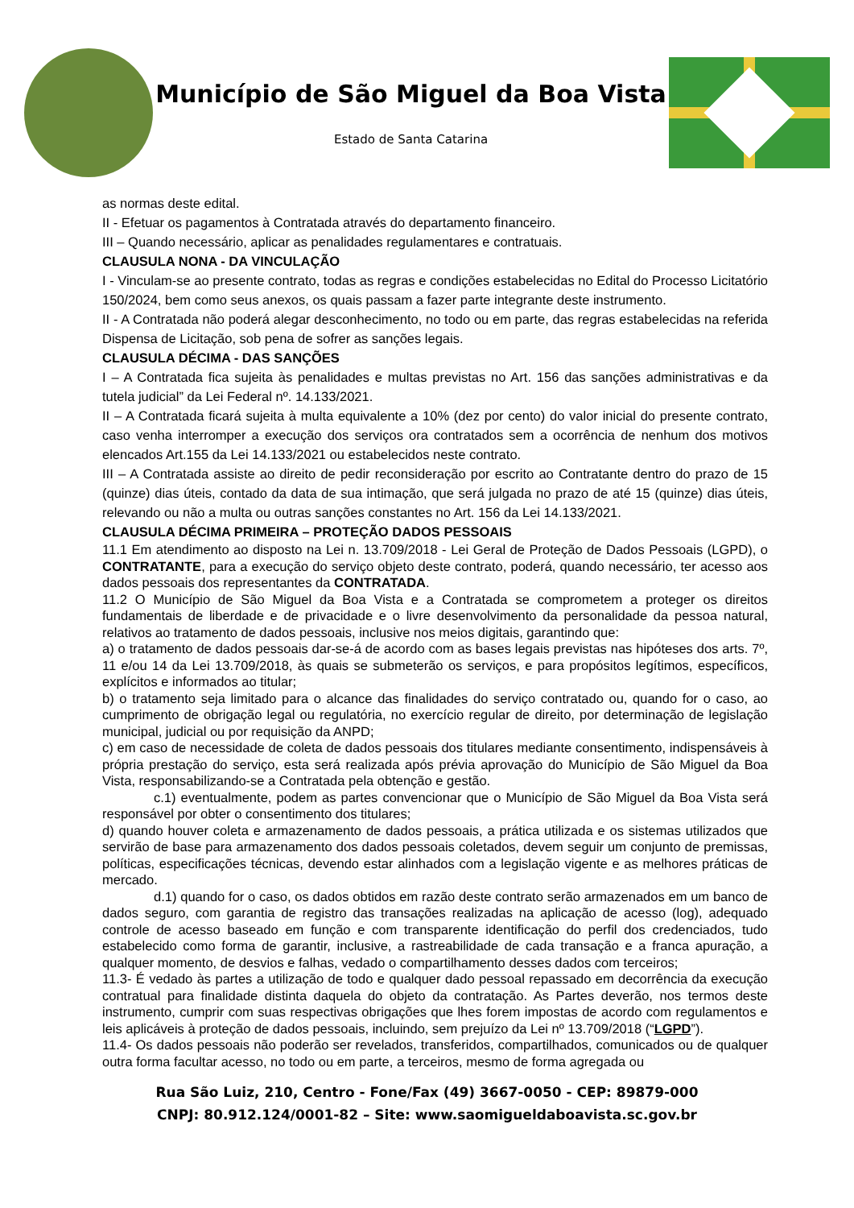Município de São Miguel da Boa Vista
Estado de Santa Catarina
as normas deste edital.
II - Efetuar os pagamentos à Contratada através do departamento financeiro.
III – Quando necessário, aplicar as penalidades regulamentares e contratuais.
CLAUSULA NONA - DA VINCULAÇÃO
I - Vinculam-se ao presente contrato, todas as regras e condições estabelecidas no Edital do Processo Licitatório 150/2024, bem como seus anexos, os quais passam a fazer parte integrante deste instrumento.
II - A Contratada não poderá alegar desconhecimento, no todo ou em parte, das regras estabelecidas na referida Dispensa de Licitação, sob pena de sofrer as sanções legais.
CLAUSULA DÉCIMA - DAS SANÇÕES
I – A Contratada fica sujeita às penalidades e multas previstas no Art. 156 das sanções administrativas e da tutela judicial” da Lei Federal nº. 14.133/2021.
II – A Contratada ficará sujeita à multa equivalente a 10% (dez por cento) do valor inicial do presente contrato, caso venha interromper a execução dos serviços ora contratados sem a ocorrência de nenhum dos motivos elencados Art.155 da Lei 14.133/2021 ou estabelecidos neste contrato.
III – A Contratada assiste ao direito de pedir reconsideração por escrito ao Contratante dentro do prazo de 15 (quinze) dias úteis, contado da data de sua intimação, que será julgada no prazo de até 15 (quinze) dias úteis, relevando ou não a multa ou outras sanções constantes no Art. 156 da Lei 14.133/2021.
CLAUSULA DÉCIMA PRIMEIRA – PROTEÇÃO DADOS PESSOAIS
11.1 Em atendimento ao disposto na Lei n. 13.709/2018 - Lei Geral de Proteção de Dados Pessoais (LGPD), o CONTRATANTE, para a execução do serviço objeto deste contrato, poderá, quando necessário, ter acesso aos dados pessoais dos representantes da CONTRATADA.
11.2 O Município de São Miguel da Boa Vista e a Contratada se comprometem a proteger os direitos fundamentais de liberdade e de privacidade e o livre desenvolvimento da personalidade da pessoa natural, relativos ao tratamento de dados pessoais, inclusive nos meios digitais, garantindo que:
a) o tratamento de dados pessoais dar-se-á de acordo com as bases legais previstas nas hipóteses dos arts. 7º, 11 e/ou 14 da Lei 13.709/2018, às quais se submeterão os serviços, e para propósitos legítimos, específicos, explícitos e informados ao titular;
b) o tratamento seja limitado para o alcance das finalidades do serviço contratado ou, quando for o caso, ao cumprimento de obrigação legal ou regulatória, no exercício regular de direito, por determinação de legislação municipal, judicial ou por requisição da ANPD;
c) em caso de necessidade de coleta de dados pessoais dos titulares mediante consentimento, indispensáveis à própria prestação do serviço, esta será realizada após prévia aprovação do Município de São Miguel da Boa Vista, responsabilizando-se a Contratada pela obtenção e gestão.
c.1) eventualmente, podem as partes convencionar que o Município de São Miguel da Boa Vista será responsável por obter o consentimento dos titulares;
d) quando houver coleta e armazenamento de dados pessoais, a prática utilizada e os sistemas utilizados que servirão de base para armazenamento dos dados pessoais coletados, devem seguir um conjunto de premissas, políticas, especificações técnicas, devendo estar alinhados com a legislação vigente e as melhores práticas de mercado.
d.1) quando for o caso, os dados obtidos em razão deste contrato serão armazenados em um banco de dados seguro, com garantia de registro das transações realizadas na aplicação de acesso (log), adequado controle de acesso baseado em função e com transparente identificação do perfil dos credenciados, tudo estabelecido como forma de garantir, inclusive, a rastreabilidade de cada transação e a franca apuração, a qualquer momento, de desvios e falhas, vedado o compartilhamento desses dados com terceiros;
11.3- É vedado às partes a utilização de todo e qualquer dado pessoal repassado em decorrência da execução contratual para finalidade distinta daquela do objeto da contratação. As Partes deverão, nos termos deste instrumento, cumprir com suas respectivas obrigações que lhes forem impostas de acordo com regulamentos e leis aplicáveis à proteção de dados pessoais, incluindo, sem prejuízo da Lei nº 13.709/2018 (“LGPD”).
11.4- Os dados pessoais não poderão ser revelados, transferidos, compartilhados, comunicados ou de qualquer outra forma facultar acesso, no todo ou em parte, a terceiros, mesmo de forma agregada ou
Rua São Luiz, 210, Centro - Fone/Fax (49) 3667-0050 - CEP: 89879-000
CNPJ: 80.912.124/0001-82 – Site: www.saomigueldaboavista.sc.gov.br